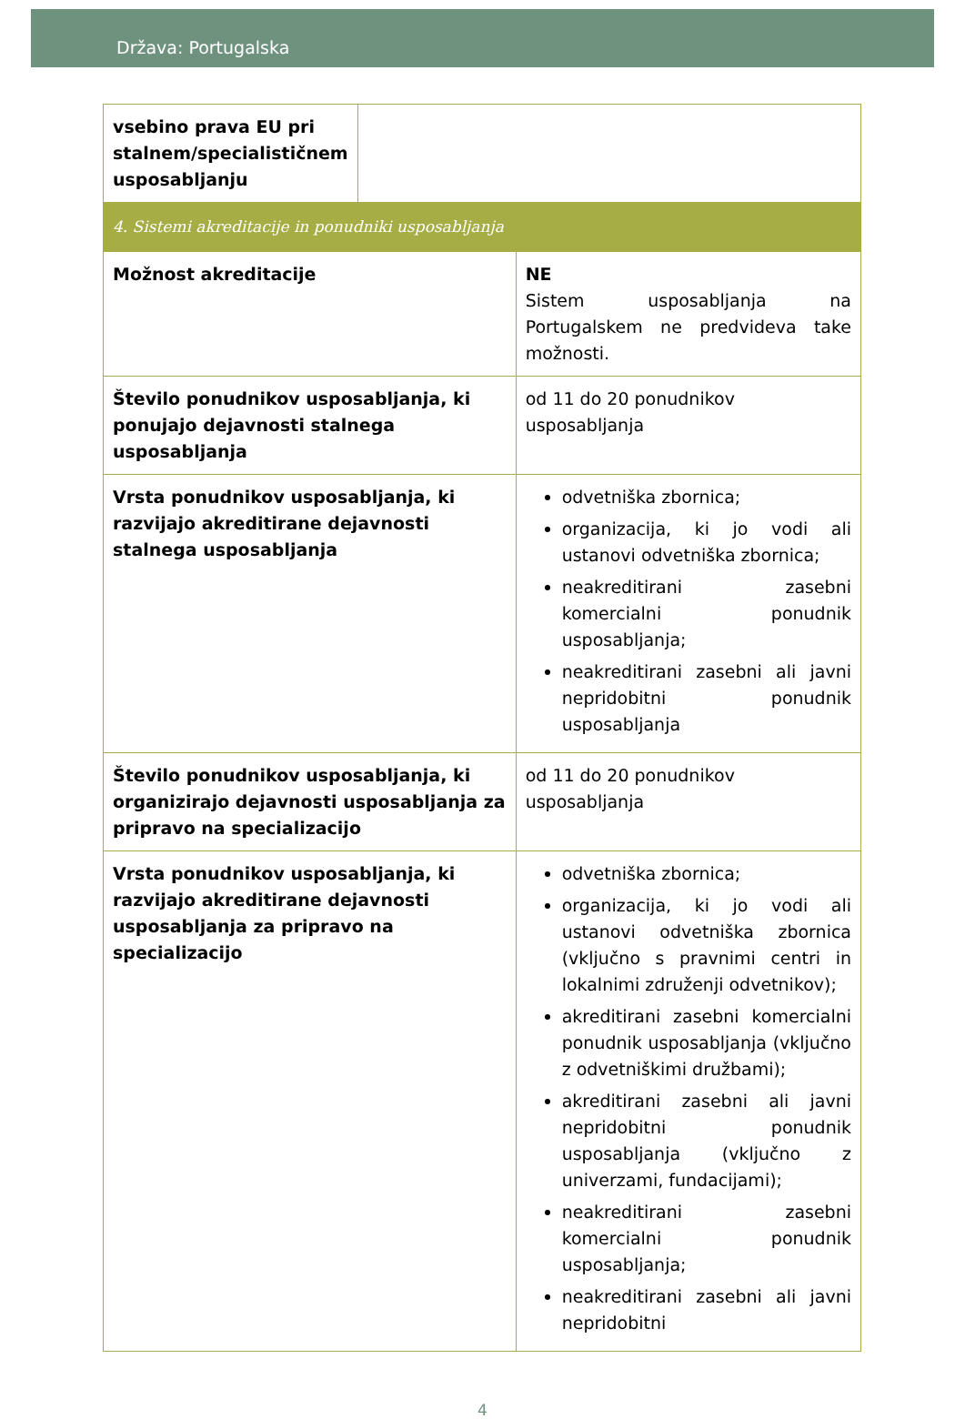Država: Portugalska
| vsebino prava EU pri stalnem/specialističnem usposabljanju | | |
| 4. Sistemi akreditacije in ponudniki usposabljanja | | |
| Možnost akreditacije | | NE Sistem usposabljanja na Portugalskem ne predvideva take možnosti. |
| Število ponudnikov usposabljanja, ki ponujajo dejavnosti stalnega usposabljanja | | od 11 do 20 ponudnikov usposabljanja |
| Vrsta ponudnikov usposabljanja, ki razvijajo akreditirane dejavnosti stalnega usposabljanja | | odvetniška zbornica; organizacija, ki jo vodi ali ustanovi odvetniška zbornica; neakreditirani zasebni komercialni ponudnik usposabljanja; neakreditirani zasebni ali javni nepridobitni ponudnik usposabljanja |
| Število ponudnikov usposabljanja, ki organizirajo dejavnosti usposabljanja za pripravo na specializacijo | | od 11 do 20 ponudnikov usposabljanja |
| Vrsta ponudnikov usposabljanja, ki razvijajo akreditirane dejavnosti usposabljanja za pripravo na specializacijo | | odvetniška zbornica; organizacija, ki jo vodi ali ustanovi odvetniška zbornica (vključno s pravnimi centri in lokalnimi združenji odvetnikov); akreditirani zasebni komercialni ponudnik usposabljanja (vključno z odvetniškimi družbami); akreditirani zasebni ali javni nepridobitni ponudnik usposabljanja (vključno z univerzami, fundacijami); neakreditirani zasebni komercialni ponudnik usposabljanja; neakreditirani zasebni ali javni nepridobitni |
4